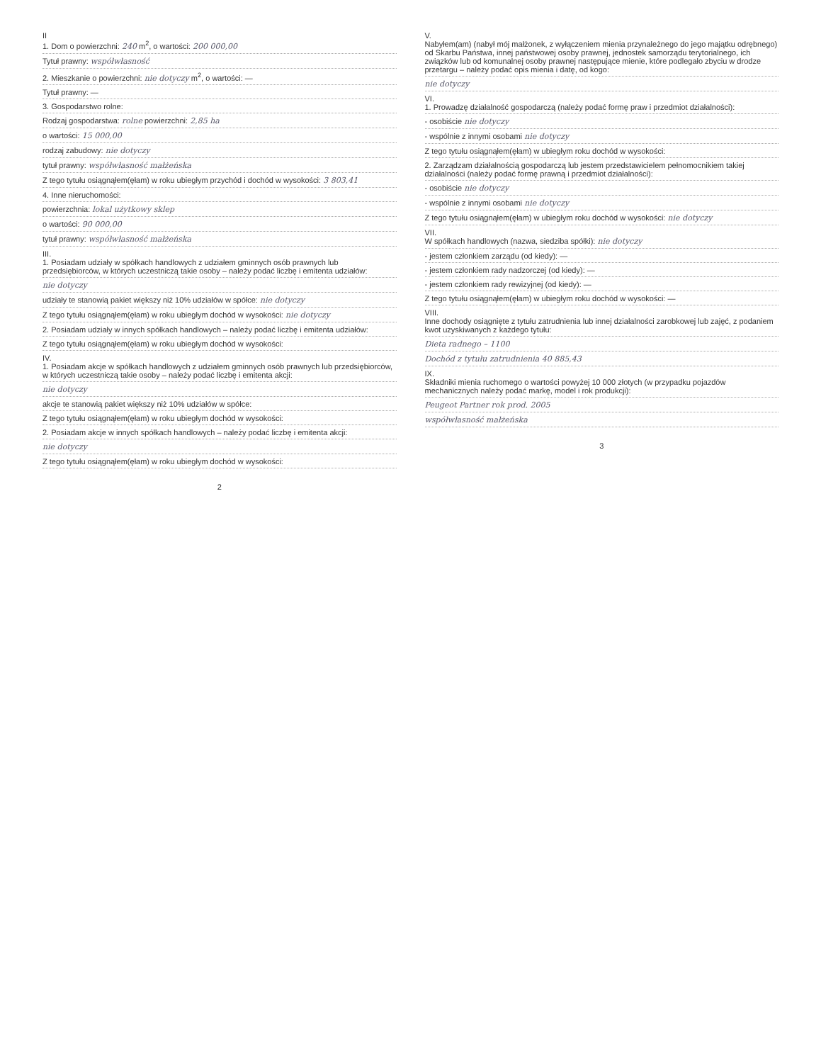II
1. Dom o powierzchni: 240 m<sup>2</sup>, o wartości: 200 000,00
Tytuł prawny: współwłasność
2. Mieszkanie o powierzchni: nie dotyczy m<sup>2</sup>, o wartości: —
Tytuł prawny: —
3. Gospodarstwo rolne:
Rodzaj gospodarstwa: rolne powierzchni: 2,85 ha
o wartości: 15 000,00
rodzaj zabudowy: nie dotyczy
tytuł prawny: współwłasność małżeńska
Z tego tytułu osiągnąłem(ęłam) w roku ubiegłym przychód i dochód w wysokości: 3 803,41
4. Inne nieruchomości:
powierzchnia: lokal użytkowy sklep
o wartości: 90 000,00
tytuł prawny: współwłasność małżeńska
III.
1. Posiadam udziały w spółkach handlowych z udziałem gminnych osób prawnych lub przedsiębiorców, w których uczestniczą takie osoby – należy podać liczbę i emitenta udziałów:
nie dotyczy
udziały te stanowią pakiet większy niż 10% udziałów w spółce: nie dotyczy
Z tego tytułu osiągnąłem(ęłam) w roku ubiegłym dochód w wysokości: nie dotyczy
2. Posiadam udziały w innych spółkach handlowych – należy podać liczbę i emitenta udziałów:
Z tego tytułu osiągnąłem(ęłam) w roku ubiegłym dochód w wysokości:
IV.
1. Posiadam akcje w spółkach handlowych z udziałem gminnych osób prawnych lub przedsiębiorców, w których uczestniczą takie osoby – należy podać liczbę i emitenta akcji:
nie dotyczy
akcje te stanowią pakiet większy niż 10% udziałów w spółce:
Z tego tytułu osiągnąłem(ęłam) w roku ubiegłym dochód w wysokości:
2. Posiadam akcje w innych spółkach handlowych – należy podać liczbę i emitenta akcji:
nie dotyczy
Z tego tytułu osiągnąłem(ęłam) w roku ubiegłym dochód w wysokości:
2
V.
Nabyłem(am) (nabył mój małżonek, z wyłączeniem mienia przynależnego do jego majątku odrębnego) od Skarbu Państwa, innej państwowej osoby prawnej, jednostek samorządu terytorialnego, ich związków lub od komunalnej osoby prawnej następujące mienie, które podlegało zbyciu w drodze przetargu – należy podać opis mienia i datę, od kogo:
nie dotyczy
VI.
1. Prowadzę działalność gospodarczą (należy podać formę praw i przedmiot działalności):
- osobiście nie dotyczy
- wspólnie z innymi osobami nie dotyczy
Z tego tytułu osiągnąłem(ęłam) w ubiegłym roku dochód w wysokości:
2. Zarządzam działalnością gospodarczą lub jestem przedstawicielem pełnomocnikiem takiej działalności (należy podać formę prawną i przedmiot działalności):
- osobiście nie dotyczy
- wspólnie z innymi osobami nie dotyczy
Z tego tytułu osiągnąłem(ęłam) w ubiegłym roku dochód w wysokości: nie dotyczy
VII.
W spółkach handlowych (nazwa, siedziba spółki): nie dotyczy
- jestem członkiem zarządu (od kiedy): —
- jestem członkiem rady nadzorczej (od kiedy): —
- jestem członkiem rady rewizyjnej (od kiedy): —
Z tego tytułu osiągnąłem(ęłam) w ubiegłym roku dochód w wysokości: —
VIII.
Inne dochody osiągnięte z tytułu zatrudnienia lub innej działalności zarobkowej lub zajęć, z podaniem kwot uzyskiwanych z każdego tytułu:
Dieta radnego – 1100
Dochód z tytułu zatrudnienia 40 885,43
IX.
Składniki mienia ruchomego o wartości powyżej 10 000 złotych (w przypadku pojazdów mechanicznych należy podać markę, model i rok produkcji):
Peugeot Partner rok prod. 2005
współwłasność małżeńska
3